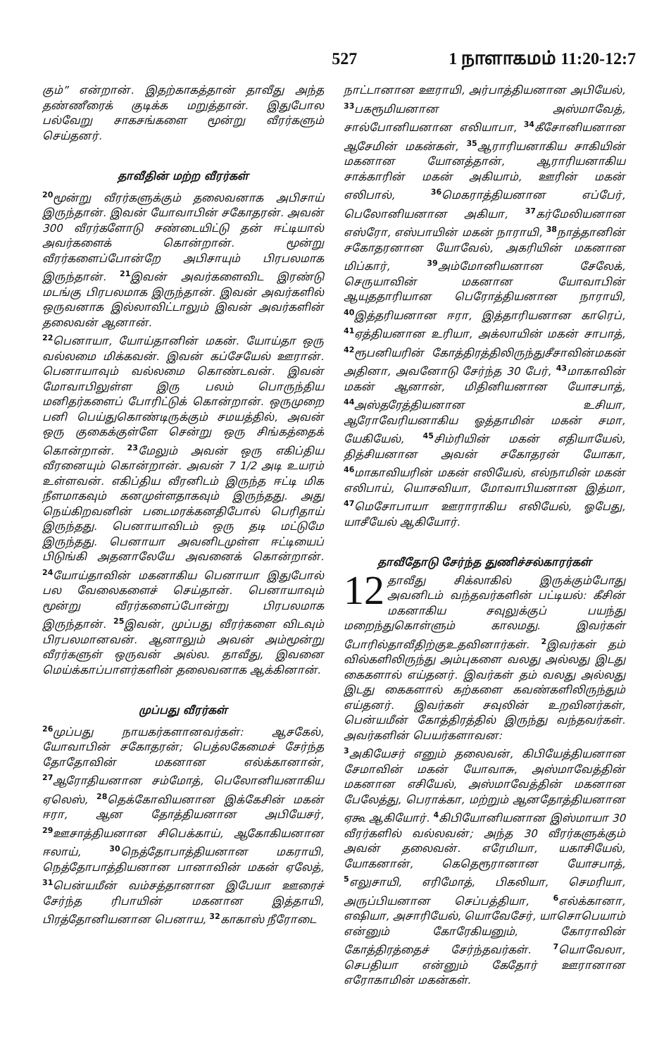527 1 நாளாகமம் 11:20-12:7
கும்” என்றான். இதற்காகத்தான் தாவீது அந்த தண்ணீரைக் குடிக்க மறுத்தான். இதுபோல பல்வேறு சாகசங்களை மூன்று வீரர்களும் செய்தனர்.
தாவீதின் மற்ற வீரர்கள்
<sup>20</sup> மூன்று வீரர்களுக்கும் தலைவனாக அபிசாய் இருந்தான். இவன் யோவாபின் சகோதரன். அவன் 300 வீரர்களோடு சண்டையிட்டு தன் ஈட்டியால் அவர்களைக் கொன்றான். மூன்று வீரர்களைப்போன்றே அபிசாயும் பிரபலமாக இருந்தான். <sup>21</sup>இவன் அவர்களைவிட இரண்டு மடங்கு பிரபலமாக இருந்தான். இவன் அவர்களில் ஒருவனாக இல்லாவிட்டாலும் இவன் அவர்களின் தலைவன் ஆனான்.
<sup>22</sup> பெனாயா, யோய்தானின் மகன். யோய்தா ஒரு வல்லமை மிக்கவன். இவன் கப்சேயேல் ஊரான். பெனாயாவும் வல்லமை கொண்டவன். இவன் மோவாபிலுள்ள இரு பலம் பொருந்திய மனிதர்களைப் போரிட்டுக் கொன்றான். ஒருமுறை பனி பெய்துகொண்டிருக்கும் சமயத்தில், அவன் ஒரு குகைக்குள்ளே சென்று ஒரு சிங்கத்தைக் கொன்றான். <sup>23</sup>மேலும் அவன் ஒரு எகிப்திய வீரனையும் கொன்றான். அவன் 7 1/2 அடி உயரம் உள்ளவன். எகிப்திய வீரனிடம் இருந்த ஈட்டி மிக நீளமாகவும் கனமுள்ளதாகவும் இருந்தது. அது நெய்கிறவனின் படைமரக்கனதிபோல் பெரிதாய் இருந்தது. பெனாயாவிடம் ஒரு தடி மட்டுமே இருந்தது. பெனாயா அவனிடமுள்ள ஈட்டியைப் பிடுங்கி அதனாலேயே அவனைக் கொன்றான். <sup>24</sup>யோய்தாவின் மகனாகிய பெனாயா இதுபோல் பல வேலைகளைச் செய்தான். பெனாயாவும் மூன்று வீரர்களைப்போன்று பிரபலமாக இருந்தான். <sup>25</sup>இவன், முப்பது வீரர்களை விடவும் பிரபலமானவன். ஆனாலும் அவன் அம்மூன்று வீரர்களுள் ஒருவன் அல்ல. தாவீது, இவனை மெய்க்காப்பாளர்களின் தலைவனாக ஆக்கினான்.
முப்பது வீரர்கள்
<sup>26</sup> முப்பது நாயகர்களானவர்கள்: ஆசகேல், யோவாபின் சகோதரன்; பெத்லகேமைச் சேர்ந்த தோதோவின் மகனான எல்க்கானான், <sup>27</sup>ஆரோதியனான சம்மோத், பெலோனியனாகிய ஏலெஸ், <sup>28</sup>தெக்கோவியனான இக்கேசின் மகன் ஈரா, ஆன தோத்தியனான அபியேசர், <sup>29</sup>ஊசாத்தியனான சிபெக்காய், ஆகோகியனான ஈலாய், <sup>30</sup>நெத்தோபாத்தியனான மகராயி, நெத்தோபாத்தியனான பானாவின் மகன் ஏலேத், <sup>31</sup>பென்யமீன் வம்சத்தானான இபேயா ஊரைச் சேர்ந்த ரிபாயின் மகனான இத்தாயி, பிரத்தோனியனான பெனாய, <sup>32</sup>காகாஸ் நீரோடை
நாட்டானான ஊராயி, அர்பாத்தியனான அபியேல், <sup>33</sup>பகரூமியனான அஸ்மாவேத், சால்போனியனான எலியாபா, <sup>34</sup>கீசோனியனான ஆசேமின் மகன்கள், <sup>35</sup>ஆராரியனாகிய சாகியின் மகனான யோனத்தான், ஆராரியனாகிய சாக்காரின் மகன் அகியாம், ஊரின் மகன் எலிபால், <sup>36</sup>மெகராத்தியனான எப்பேர், பெலோனியனான அகியா, <sup>37</sup>கர்மேலியனான எஸ்ரோ, எஸ்பாயின் மகன் நாராயி, <sup>38</sup>நாத்தானின் சகோதரனான யோவேல், அகரியின் மகனான மிப்கார், <sup>39</sup>அம்மோனியனான சேலேக், செருயாவின் மகனான யோவாபின் ஆயுததாரியான பெரோத்தியனான நாராயி, <sup>40</sup>இத்தரியனான ஈரா, இத்தாரியனான காரெப், <sup>41</sup>ஏத்தியனான உரியா, அக்லாயின் மகன் சாபாத், <sup>42</sup>ரூபனியரின் கோத்திரத்திலிருந்துசீசாவின்மகன் அதினா, அவனோடு சேர்ந்த 30 பேர், <sup>43</sup>மாகாவின் மகன் ஆனான், மிதினியனான யோசபாத், <sup>44</sup>அஸ்தரேத்தியனான உசியா, ஆரோவேரியனாகிய ஓத்தாமின் மகன் சமா, யேகியேல், <sup>45</sup>சிம்ரியின் மகன் எதியாயேல், தித்சியனான அவன் சகோதரன் யோகா, <sup>46</sup>மாகாவியரின் மகன் எலியேல், எல்நாமின் மகன் எலிபாய், யொசவியா, மோவாபியனான இத்மா, <sup>47</sup>மெசோபாயா ஊராராகிய எலியேல், ஓபேது, யாசீயேல் ஆகியோர்.
தாவீதோடு சேர்ந்த துணிச்சல்காரர்கள்
12 தாவீது சிக்லாகில் இருக்கும்போது அவனிடம் வந்தவர்களின் பட்டியல்: கீசின் மகனாகிய சவுலுக்குப் பயந்து மறைந்துகொள்ளும் காலமது. இவர்கள் போரில்தாவீதிற்குஉதவினார்கள். <sup>2</sup>இவர்கள் தம் வில்களிலிருந்து அம்புகளை வலது அல்லது இடது கைகளால் எய்தனர். இவர்கள் தம் வலது அல்லது இடது கைகளால் கற்களை கவண்களிலிருந்தும் எய்தனர். இவர்கள் சவுலின் உறவினர்கள், பென்யமீன் கோத்திரத்தில் இருந்து வந்தவர்கள். அவர்களின் பெயர்களாவன:
<sup>3</sup> அகியேசர் எனும் தலைவன், கிபியேத்தியனான சேமாவின் மகன் யோவாசு, அஸ்மாவேத்தின் மகனான எசியேல், அஸ்மாவேத்தின் மகனான பேலேத்து, பெராக்கா, மற்றும் ஆனதோத்தியனான ஏகூ ஆகியோர். <sup>4</sup>கிபியோனியனான இஸ்மாயா 30 வீரர்களில் வல்லவன்; அந்த 30 வீரர்களுக்கும் அவன் தலைவன். எரேமியா, யகாசியேல், யோகனான், கெதெரூரானான யோசபாத், <sup>5</sup>எலுசாயி, எரிமோத், பிகலியா, செமரியா, அருப்பியனான செப்பத்தியா, <sup>6</sup>எல்க்கானா, எஷியா, அசாரியேல், யொவேசேர், யாசொபெயாம் என்னும் கோரேகியனும், கோராவின் கோத்திரத்தைச் சேர்ந்தவர்கள். <sup>7</sup>யொவேலா, செபதியா என்னும் கேதோர் ஊரானான எரோகாமின் மகன்கள்.